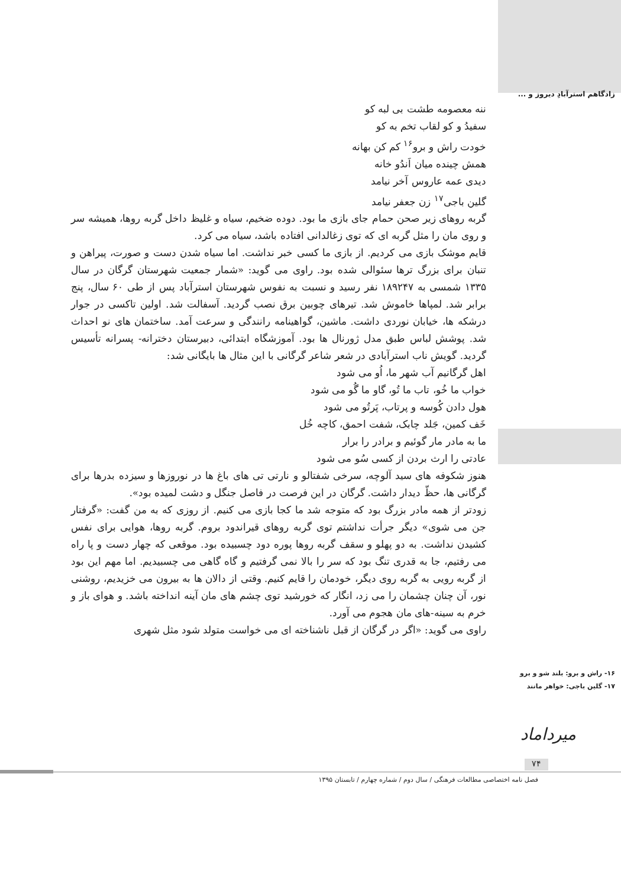زادگاهم استرآبادِ دیروز و ...
ننه معصومه طشت بی لبه کو
سفیدُ و کو لقاب تخم به کو
خودت راش و برو<sup>۱۶</sup> کم کن بهانه
همش چینده میان اَندُو خانه
دیدی عمه عاروس آخر نیامد
گلین باجی<sup>۱۷</sup> زن جعفر نیامد
گربه روهای زیر صحن حمام جای بازی ما بود. دوده ضخیم، سیاه و غلیظ داخل گربه روها، همیشه سر و روی مان را مثل گربه ای که توی زغالدانی افتاده باشد، سیاه می کرد.
قایم موشک بازی می کردیم. از بازی ما کسی خبر نداشت. اما سیاه شدن دست و صورت، پیراهن و تنبان برای بزرگ ترها سئوالی شده بود. راوی می گوید: «شمار جمعیت شهرستان گرگان در سال ۱۳۳۵ شمسی به ۱۸۹۲۴۷ نفر رسید و نسبت به نفوس شهرستان استرآباد پس از طی ۶۰ سال، پنج برابر شد. لمپاها خاموش شد. تیرهای چوبین برق نصب گردید. آسفالت شد. اولین تاکسی در جوار درشکه ها، خیابان نوردی داشت. ماشین، گواهینامه رانندگی و سرعت آمد. ساختمان های نو احداث شد. پوشش لباس طبق مدل ژورنال ها بود. آموزشگاه ابتدائی، دبیرستان دخترانه- پسرانه تأسیس گردید. گویش ناب استرآبادی در شعر شاعر گرگانی با این مثال ها بایگانی شد:
اهل گرگانیم آب شهر ما، اُو می شود
خواب ما خُو، تاب ما تُو، گاو ما گُو می شود
هول دادن کُوسه و پرتاب، پَرتُو می شود
خَف کمین، جَلد چابک، شفت احمق، کاچه خُل
ما به مادر مار گوئیم و برادر را برار
عادتی را ارث بردن از کسی سُو می شود
هنوز شکوفه های سید آلوچه، سرخی شفتالو و نارتی تی های باغ ها در نوروزها و سیزده بدرها برای گرگانی ها، حظّ دیدار داشت. گرگان در این فرصت در فاصل جنگل و دشت لمیده بود».
زودتر از همه مادر بزرگ بود که متوجه شد ما کجا بازی می کنیم. از روزی که به من گفت: «گرفتار جن می شوی» دیگر جرأت نداشتم توی گربه روهای قیراندود بروم. گربه روها، هوایی برای نفس کشیدن نداشت. به دو پهلو و سقف گربه روها پوره دود چسبیده بود. موقعی که چهار دست و پا راه می رفتیم، جا به قدری تنگ بود که سر را بالا نمی گرفتیم و گاه گاهی می چسبیدیم. اما مهم این بود از گربه رویی به گربه روی دیگر، خودمان را قایم کنیم. وقتی از دالان ها به بیرون می خزیدیم، روشنی نور، آن چنان چشمان را می زد، انگار که خورشید توی چشم های مان آینه انداخته باشد. و هوای باز و خرم به سینه-های مان هجوم می آورد.
راوی می گوید: «اگر در گرگان از قبل ناشناخته ای می خواست متولد شود مثل شهری
۱۶- راش و برو: بلند شو و برو
۱۷- گلین باجی: خواهر مانند
میرداماد
۷۴
فصل نامه اختصاصی مطالعات فرهنگی / سال دوم / شماره چهارم / تابستان ۱۳۹۵